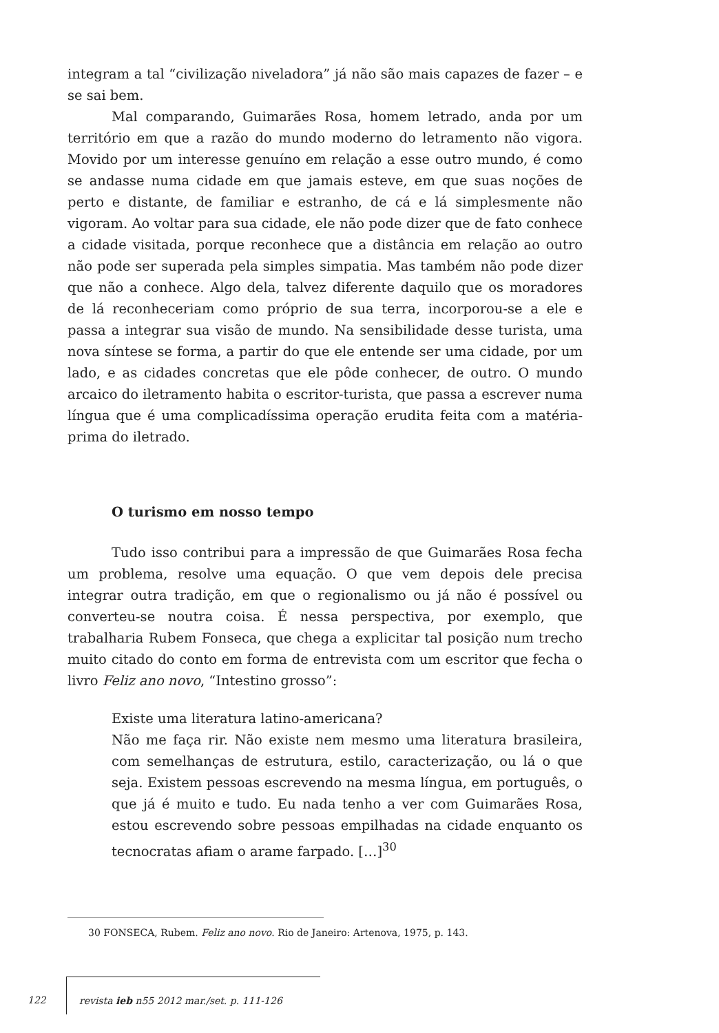integram a tal “civilização niveladora” já não são mais capazes de fazer – e se sai bem.
Mal comparando, Guimarães Rosa, homem letrado, anda por um território em que a razão do mundo moderno do letramento não vigora. Movido por um interesse genuíno em relação a esse outro mundo, é como se andasse numa cidade em que jamais esteve, em que suas noções de perto e distante, de familiar e estranho, de cá e lá simplesmente não vigoram. Ao voltar para sua cidade, ele não pode dizer que de fato conhece a cidade visitada, porque reconhece que a distância em relação ao outro não pode ser superada pela simples simpatia. Mas também não pode dizer que não a conhece. Algo dela, talvez diferente daquilo que os moradores de lá reconheceriam como próprio de sua terra, incorporou-se a ele e passa a integrar sua visão de mundo. Na sensibilidade desse turista, uma nova síntese se forma, a partir do que ele entende ser uma cidade, por um lado, e as cidades concretas que ele pôde conhecer, de outro. O mundo arcaico do iletramento habita o escritor-turista, que passa a escrever numa língua que é uma complicadíssima operação erudita feita com a matéria-prima do iletrado.
O turismo em nosso tempo
Tudo isso contribui para a impressão de que Guimarães Rosa fecha um problema, resolve uma equação. O que vem depois dele precisa integrar outra tradição, em que o regionalismo ou já não é possível ou converteu-se noutra coisa. É nessa perspectiva, por exemplo, que trabalharia Rubem Fonseca, que chega a explicitar tal posição num trecho muito citado do conto em forma de entrevista com um escritor que fecha o livro Feliz ano novo, “Intestino grosso”:
Existe uma literatura latino-americana?
Não me faça rir. Não existe nem mesmo uma literatura brasileira, com semelhanças de estrutura, estilo, caracterização, ou lá o que seja. Existem pessoas escrevendo na mesma língua, em português, o que já é muito e tudo. Eu nada tenho a ver com Guimarães Rosa, estou escrevendo sobre pessoas empilhadas na cidade enquanto os tecnocratas afiam o arame farpado. […]<sup>30</sup>
30 FONSECA, Rubem. Feliz ano novo. Rio de Janeiro: Artenova, 1975, p. 143.
122 revista ieb n55 2012 mar./set. p. 111-126